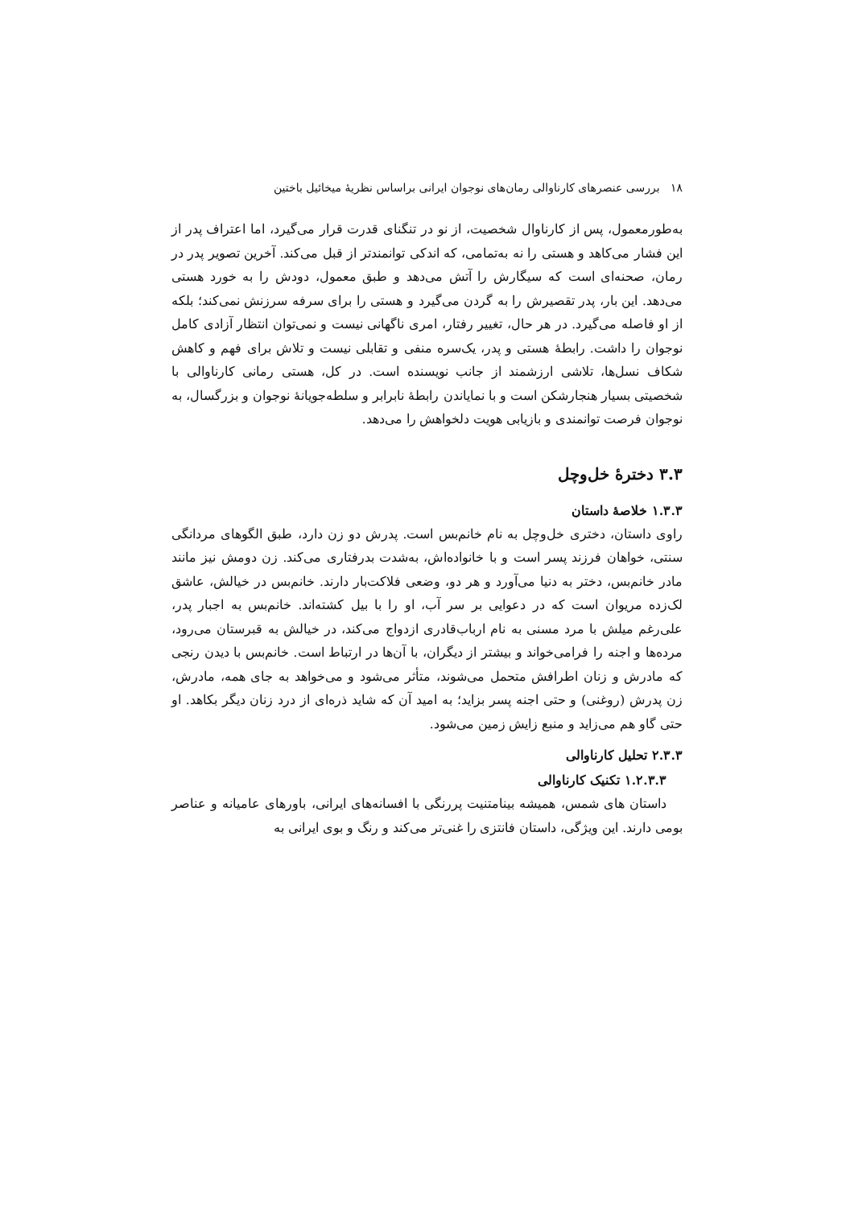۱۸ بررسی عنصرهای کارناوالی رمان‌های نوجوان ایرانی براساس نظریهٔ میخائیل باختین
به‌طورمعمول، پس از کارناوال شخصیت، از نو در تنگنای قدرت قرار می‌گیرد، اما اعتراف پدر از این فشار می‌کاهد و هستی را نه به‌تمامی، که اندکی توانمندتر از قبل می‌کند. آخرین تصویر پدر در رمان، صحنه‌ای است که سیگارش را آتش می‌دهد و طبق معمول، دودش را به خورد هستی می‌دهد. این بار، پدر تقصیرش را به گردن می‌گیرد و هستی را برای سرفه سرزنش نمی‌کند؛ بلکه از او فاصله می‌گیرد. در هر حال، تغییر رفتار، امری ناگهانی نیست و نمی‌توان انتظار آزادی کامل نوجوان را داشت. رابطهٔ هستی و پدر، یک‌سره منفی و تقابلی نیست و تلاش برای فهم و کاهش شکاف نسل‌ها، تلاشی ارزشمند از جانب نویسنده است. در کل، هستی رمانی کارناوالی با شخصیتی بسیار هنجارشکن است و با نمایاندن رابطهٔ نابرابر و سلطه‌جویانهٔ نوجوان و بزرگسال، به نوجوان فرصت توانمندی و بازیابی هویت دلخواهش را می‌دهد.
۳.۳ دخترهٔ خل‌وچل
۱.۳.۳ خلاصهٔ داستان
راوی داستان، دختری خل‌وچل به نام خانم‌بس است. پدرش دو زن دارد، طبق الگوهای مردانگی سنتی، خواهان فرزند پسر است و با خانواده‌اش، به‌شدت بدرفتاری می‌کند. زن دومش نیز مانند مادر خانم‌بس، دختر به دنیا می‌آورد و هر دو، وضعی فلاکت‌بار دارند. خانم‌بس در خیالش، عاشق لک‌زده مریوان است که در دعوایی بر سر آب، او را با بیل کشته‌اند. خانم‌بس به اجبار پدر، علی‌رغم میلش با مرد مسنی به نام ارباب‌قادری ازدواج می‌کند، در خیالش به قبرستان می‌رود، مرده‌ها و اجنه را فرامی‌خواند و بیشتر از دیگران، با آن‌ها در ارتباط است. خانم‌بس با دیدن رنجی که مادرش و زنان اطرافش متحمل می‌شوند، متأثر می‌شود و می‌خواهد به جای همه، مادرش، زن پدرش (روغنی) و حتی اجنه پسر بزاید؛ به امید آن که شاید ذره‌ای از درد زنان دیگر بکاهد. او حتی گاو هم می‌زاید و منبع زایش زمین می‌شود.
۲.۳.۳ تحلیل کارناوالی
۱.۲.۳.۳ تکنیک کارناوالی
داستان های شمس، همیشه بینامتنیت پررنگی با افسانه‌های ایرانی، باورهای عامیانه و عناصر بومی دارند. این ویژگی، داستان فانتزی را غنی‌تر می‌کند و رنگ و بوی ایرانی به